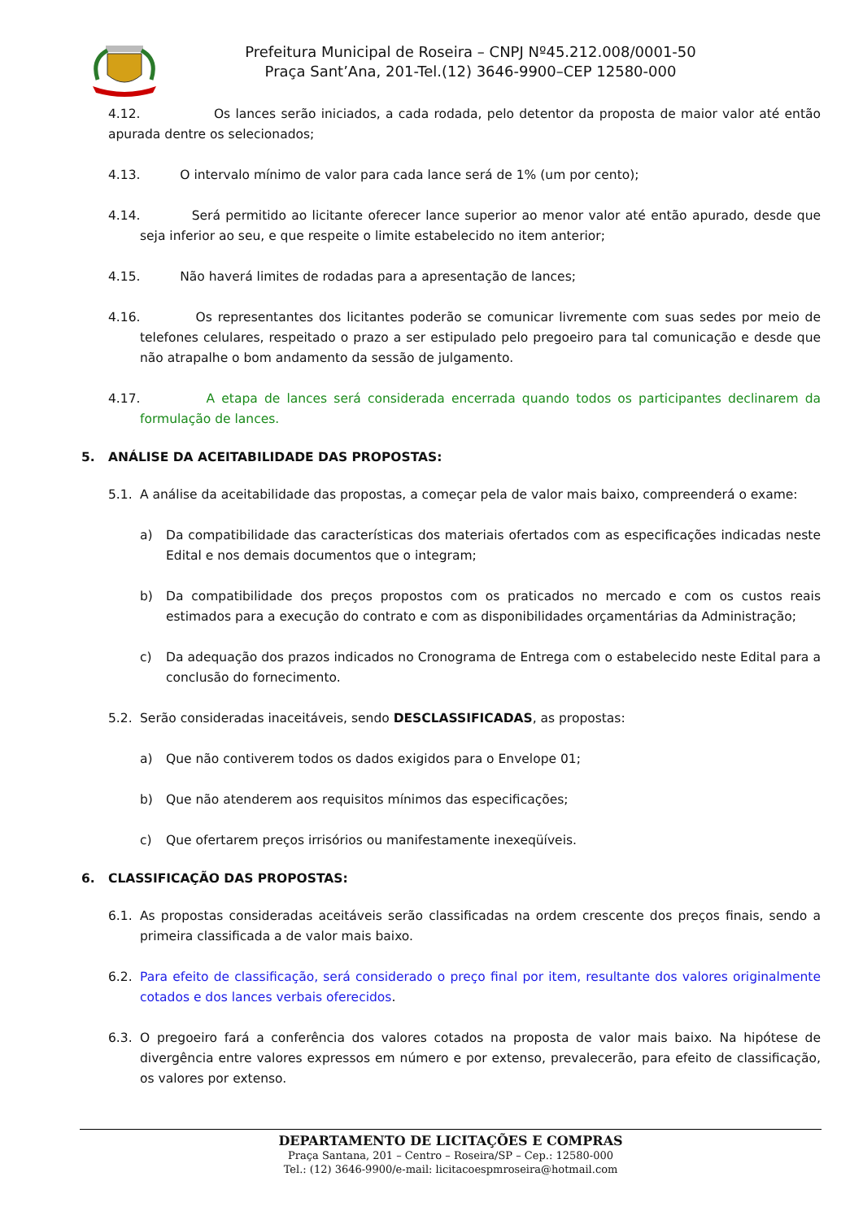Prefeitura Municipal de Roseira – CNPJ Nº45.212.008/0001-50
Praça Sant’Ana, 201-Tel.(12) 3646-9900–CEP 12580-000
4.12. Os lances serão iniciados, a cada rodada, pelo detentor da proposta de maior valor até então apurada dentre os selecionados;
4.13. O intervalo mínimo de valor para cada lance será de 1% (um por cento);
4.14. Será permitido ao licitante oferecer lance superior ao menor valor até então apurado, desde que seja inferior ao seu, e que respeite o limite estabelecido no item anterior;
4.15. Não haverá limites de rodadas para a apresentação de lances;
4.16. Os representantes dos licitantes poderão se comunicar livremente com suas sedes por meio de telefones celulares, respeitado o prazo a ser estipulado pelo pregoeiro para tal comunicação e desde que não atrapalhe o bom andamento da sessão de julgamento.
4.17. A etapa de lances será considerada encerrada quando todos os participantes declinarem da formulação de lances.
5. ANÁLISE DA ACEITABILIDADE DAS PROPOSTAS:
5.1. A análise da aceitabilidade das propostas, a começar pela de valor mais baixo, compreenderá o exame:
a) Da compatibilidade das características dos materiais ofertados com as especificações indicadas neste Edital e nos demais documentos que o integram;
b) Da compatibilidade dos preços propostos com os praticados no mercado e com os custos reais estimados para a execução do contrato e com as disponibilidades orçamentárias da Administração;
c) Da adequação dos prazos indicados no Cronograma de Entrega com o estabelecido neste Edital para a conclusão do fornecimento.
5.2. Serão consideradas inaceitáveis, sendo DESCLASSIFICADAS, as propostas:
a) Que não contiverem todos os dados exigidos para o Envelope 01;
b) Que não atenderem aos requisitos mínimos das especificações;
c) Que ofertarem preços irrisórios ou manifestamente inexeqüíveis.
6. CLASSIFICAÇÃO DAS PROPOSTAS:
6.1. As propostas consideradas aceitáveis serão classificadas na ordem crescente dos preços finais, sendo a primeira classificada a de valor mais baixo.
6.2. Para efeito de classificação, será considerado o preço final por item, resultante dos valores originalmente cotados e dos lances verbais oferecidos.
6.3. O pregoeiro fará a conferência dos valores cotados na proposta de valor mais baixo. Na hipótese de divergência entre valores expressos em número e por extenso, prevalecerão, para efeito de classificação, os valores por extenso.
DEPARTAMENTO DE LICITAÇÕES E COMPRAS
Praça Santana, 201 – Centro – Roseira/SP – Cep.: 12580-000
Tel.: (12) 3646-9900/e-mail: licitacoespmroseira@hotmail.com